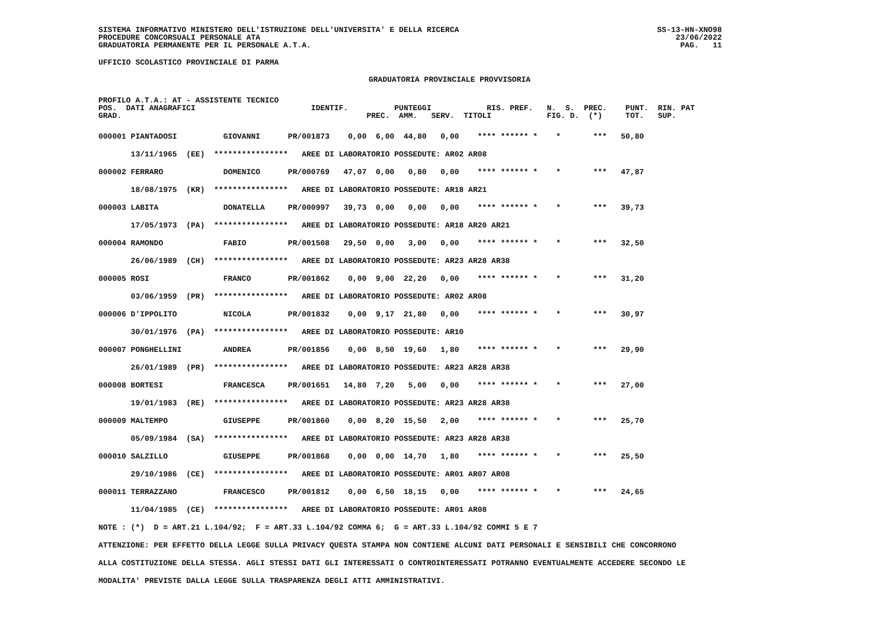SISTEMA INFORMATIVO MINISTERO DELL'ISTRUZIONE DELL'UNIVERSITA' E DELLA RICERCA PROCEDURE CONCORSUALI PERSONALE ATA GRADUATORIA PERMANENTE PER IL PERSONALE A.T.A.
SS-13-HN-XNO98 23/06/2022 PAG. 11
UFFICIO SCOLASTICO PROVINCIALE DI PARMA
GRADUATORIA PROVINCIALE PROVVISORIA
PROFILO A.T.A.: AT - ASSISTENTE TECNICO POS. DATI ANAGRAFICI IDENTIF. PUNTEGGI RIS. PREF. N. S. PREC. PUNT. RIN. PAT GRAD. PREC. AMM. SERV. TITOLI FIG. D. (*) TOT. SUP.
000001 PIANTADOSI GIOVANNI PR/001873 0,00 6,00 44,80 0,00 **** ****** * * *** 50,80 13/11/1965 (EE) **************** AREE DI LABORATORIO POSSEDUTE: AR02 AR08 000002 FERRARO DOMENICO PR/000769 47,07 0,00 0,80 0,00 **** ****** * * *** 47,87 18/08/1975 (KR) **************** AREE DI LABORATORIO POSSEDUTE: AR18 AR21 000003 LABITA DONATELLA PR/000997 39,73 0,00 0,00 0,00 **** ****** * * *** 39,73 17/05/1973 (PA) **************** AREE DI LABORATORIO POSSEDUTE: AR18 AR20 AR21 000004 RAMONDO FABIO PR/001508 29,50 0,00 3,00 0,00 **** ****** * * *** 32,50 26/06/1989 (CH) **************** AREE DI LABORATORIO POSSEDUTE: AR23 AR28 AR38 000005 ROSI FRANCO PR/001862 0,00 9,00 22,20 0,00 **** ****** * * *** 31,20 03/06/1959 (PR) **************** AREE DI LABORATORIO POSSEDUTE: AR02 AR08 000006 D'IPPOLITO NICOLA PR/001832 0,00 9,17 21,80 0,00 **** ****** * * *** 30,97 30/01/1976 (PA) **************** AREE DI LABORATORIO POSSEDUTE: AR10 000007 PONGHELLINI ANDREA PR/001856 0,00 8,50 19,60 1,80 **** ****** * * *** 29,90 26/01/1989 (PR) **************** AREE DI LABORATORIO POSSEDUTE: AR23 AR28 AR38 000008 BORTESI FRANCESCA PR/001651 14,80 7,20 5,00 0,00 **** ****** * * *** 27,00 19/01/1983 (RE) **************** AREE DI LABORATORIO POSSEDUTE: AR23 AR28 AR38 000009 MALTEMPO GIUSEPPE PR/001860 0,00 8,20 15,50 2,00 **** ****** * * *** 25,70 05/09/1984 (SA) **************** AREE DI LABORATORIO POSSEDUTE: AR23 AR28 AR38 000010 SALZILLO GIUSEPPE PR/001868 0,00 0,00 14,70 1,80 **** ****** * * *** 25,50 29/10/1986 (CE) **************** AREE DI LABORATORIO POSSEDUTE: AR01 AR07 AR08 000011 TERRAZZANO FRANCESCO PR/001812 0,00 6,50 18,15 0,00 **** ****** * * *** 24,65 11/04/1985 (CE) **************** AREE DI LABORATORIO POSSEDUTE: AR01 AR08
NOTE : (*) D = ART.21 L.104/92; F = ART.33 L.104/92 COMMA 6; G = ART.33 L.104/92 COMMI 5 E 7 ATTENZIONE: PER EFFETTO DELLA LEGGE SULLA PRIVACY QUESTA STAMPA NON CONTIENE ALCUNI DATI PERSONALI E SENSIBILI CHE CONCORRONO ALLA COSTITUZIONE DELLA STESSA. AGLI STESSI DATI GLI INTERESSATI O CONTROINTERESSATI POTRANNO EVENTUALMENTE ACCEDERE SECONDO LE MODALITA' PREVISTE DALLA LEGGE SULLA TRASPARENZA DEGLI ATTI AMMINISTRATIVI.